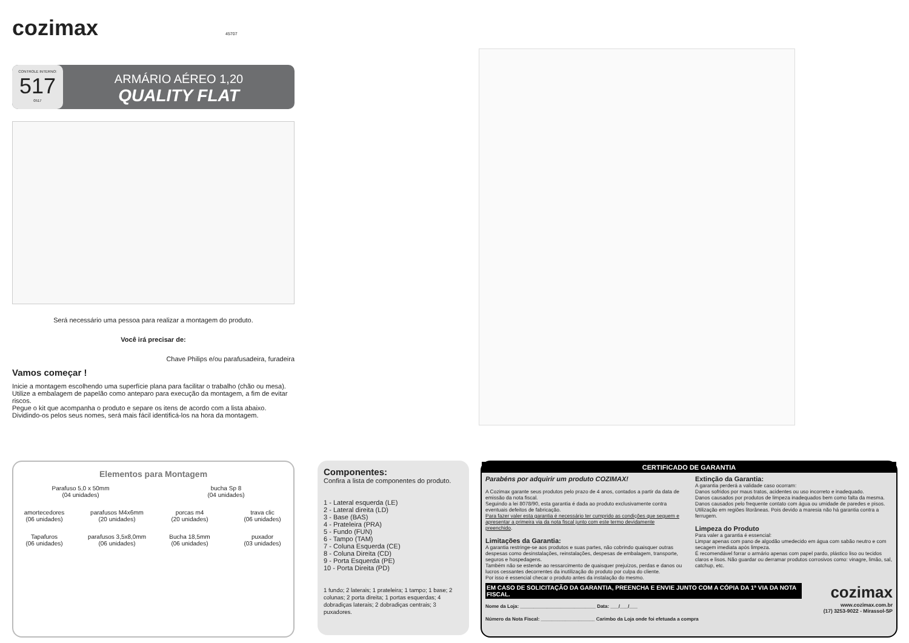cozimax 45707
CONTROLE INTERNO:
517
0517
ARMÁRIO AÉREO 1,20
QUALITY FLAT
Será necessário uma pessoa para realizar a montagem do produto.
Você irá precisar de:
Chave Philips e/ou parafusadeira, furadeira
Vamos começar !
Inicie a montagem escolhendo uma superfície plana para facilitar o trabalho (chão ou mesa). Utilize a embalagem de papelão como anteparo para execução da montagem, a fim de evitar riscos.
Pegue o kit que acompanha o produto e separe os itens de acordo com a lista abaixo. Dividindo-os pelos seus nomes, será mais fácil identificá-los na hora da montagem.
Elementos para Montagem
Parafuso 5,0 x 50mm
(04 unidades)
bucha Sp 8
(04 unidades)
amortecedores
(06 unidades)
parafusos M4x6mm
(20 unidades)
porcas m4
(20 unidades)
trava clic
(06 unidades)
Tapafuros
(06 unidades)
parafusos 3,5x8,0mm
(06 unidades)
Bucha 18,5mm
(06 unidades)
puxador
(03 unidades)
Componentes:
Confira a lista de componentes do produto.
1 - Lateral esquerda (LE)
2 - Lateral direita (LD)
3 - Base (BAS)
4 - Prateleira (PRA)
5 - Fundo (FUN)
6 - Tampo (TAM)
7 - Coluna Esquerda (CE)
8 - Coluna Direita (CD)
9 - Porta Esquerda (PE)
10 - Porta Direita (PD)
1 fundo; 2 laterais; 1 prateleira; 1 tampo; 1 base; 2 colunas; 2 porta direita; 1 portas esquerdas; 4 dobradiças laterais; 2 dobradiças centrais; 3 puxadores.
CERTIFICADO DE GARANTIA
Parabéns por adquirir um produto COZIMAX!
A Cozimax garante seus produtos pelo prazo de 4 anos, contados a partir da data de emissão da nota fiscal.
Seguindo a lei 8078/90, esta garantia é dada ao produto exclusivamente contra eventuais defeitos de fabricação.
Para fazer valer esta garantia é necessário ter cumprido as condições que seguem e apresentar a primeira via da nota fiscal junto com este termo devidamente preenchido.
Limitações da Garantia:
A garantia restringe-se aos produtos e suas partes, não cobrindo quaisquer outras despesas como desinstalações, reinstalações, despesas de embalagem, transporte, seguros e hospedagens.
Também não se estende ao ressarcimento de quaisquer prejuízos, perdas e danos ou lucros cessantes decorrentes da inutilização do produto por culpa do cliente.
Por isso é essencial checar o produto antes da instalação do mesmo.
Extinção da Garantia:
A garantia perderá a validade caso ocorram:
Danos sofridos por maus tratos, acidentes ou uso incorreto e inadequado.
Danos causados por produtos de limpeza inadequados bem como falta da mesma.
Danos causados pelo frequente contato com água ou umidade de paredes e pisos.
Utilização em regiões litorâneas. Pois devido a maresia não há garantia contra a ferrugem.
Limpeza do Produto
Para valer a garantia é essencial:
Limpar apenas com pano de algodão umedecido em água com sabão neutro e com secagem imediata após limpeza.
É recomendável forrar o armário apenas com papel pardo, plástico liso ou tecidos claros e lisos. Não guardar ou derramar produtos corrosivos como: vinagre, limão, sal, catchup, etc.
EM CASO DE SOLICITAÇÃO DA GARANTIA, PREENCHA E ENVIE JUNTO COM A CÓPIA DA 1ª VIA DA NOTA FISCAL.
Nome da Loja: ____________________________ Data: ___/___/___
Número da Nota Fiscal: ____________________ Carimbo da Loja onde foi efetuada a compra
cozimax
www.cozimax.com.br
(17) 3253-9022 - Mirassol-SP